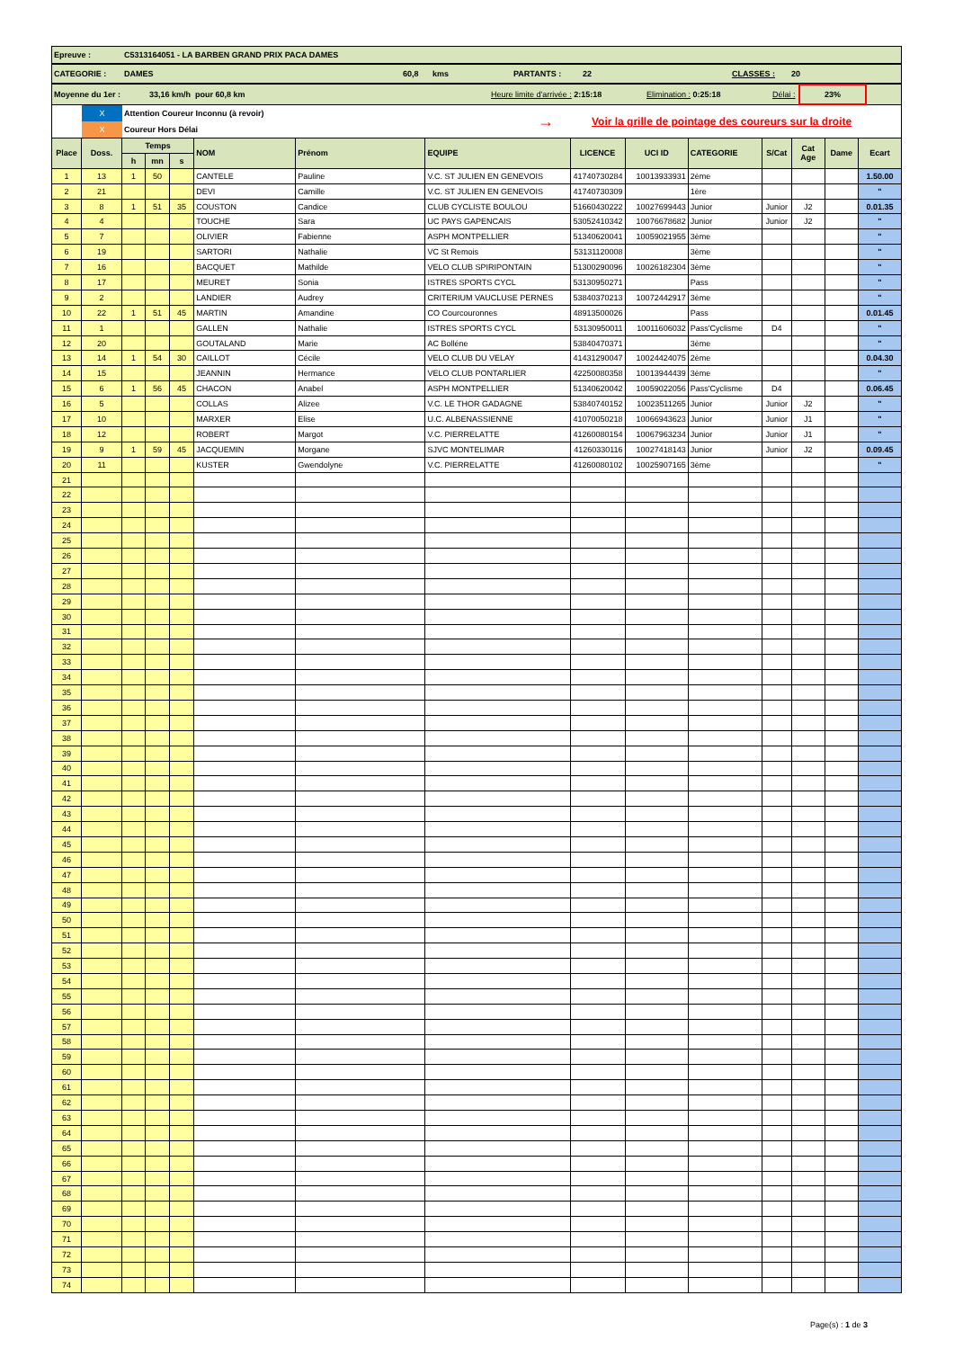Epreuve : C5313164051 - LA BARBEN GRAND PRIX PACA DAMES
CATEGORIE : DAMES 60,8 kms PARTANTS : 22 CLASSES : 20
Moyenne du 1er : 33,16 km/h pour 60,8 km Heure limite d'arrivée : 2:15:18 Elimination : 0:25:18 Délai : 23%
X
X
Attention Coureur Inconnu (à revoir)
Coureur Hors Délai
→
Voir la grille de pointage des coureurs sur la droite
| Place | Doss. | Temps | | | NOM | Prénom | EQUIPE | LICENCE | UCI ID | CATEGORIE | S/Cat | Cat Age | Dame | Ecart |
| --- | --- | --- | --- | --- | --- | --- | --- | --- | --- | --- | --- | --- | --- | --- |
| | | h | mn | s | | | | | | | | | | |
| 1 | 13 | 1 | 50 | | CANTELE | Pauline | V.C. ST JULIEN EN GENEVOIS | 41740730284 | 10013933931 | 2ème | | | | 1.50.00 |
| 2 | 21 | | | | DEVI | Camille | V.C. ST JULIEN EN GENEVOIS | 41740730309 | | 1ère | | | | " |
| 3 | 8 | 1 | 51 | 35 | COUSTON | Candice | CLUB CYCLISTE BOULOU | 51660430222 | 10027699443 | Junior | Junior | J2 | | 0.01.35 |
| 4 | 4 | | | | TOUCHE | Sara | UC PAYS GAPENCAIS | 53052410342 | 10076678682 | Junior | Junior | J2 | | " |
| 5 | 7 | | | | OLIVIER | Fabienne | ASPH MONTPELLIER | 51340620041 | 10059021955 | 3ème | | | | " |
| 6 | 19 | | | | SARTORI | Nathalie | VC St Remois | 53131120008 | | 3ème | | | | " |
| 7 | 16 | | | | BACQUET | Mathilde | VELO CLUB SPIRIPONTAIN | 51300290096 | 10026182304 | 3ème | | | | " |
| 8 | 17 | | | | MEURET | Sonia | ISTRES SPORTS CYCL | 53130950271 | | Pass | | | | " |
| 9 | 2 | | | | LANDIER | Audrey | CRITERIUM VAUCLUSE PERNES | 53840370213 | 10072442917 | 3ème | | | | " |
| 10 | 22 | 1 | 51 | 45 | MARTIN | Amandine | CO Courcouronnes | 48913500026 | | Pass | | | | 0.01.45 |
| 11 | 1 | | | | GALLEN | Nathalie | ISTRES SPORTS CYCL | 53130950011 | 10011606032 | Pass'Cyclisme | D4 | | | " |
| 12 | 20 | | | | GOUTALAND | Marie | AC Bolléne | 53840470371 | | 3ème | | | | " |
| 13 | 14 | 1 | 54 | 30 | CAILLOT | Cécile | VELO CLUB DU VELAY | 41431290047 | 10024424075 | 2ème | | | | 0.04.30 |
| 14 | 15 | | | | JEANNIN | Hermance | VELO CLUB PONTARLIER | 42250080358 | 10013944439 | 3ème | | | | " |
| 15 | 6 | 1 | 56 | 45 | CHACON | Anabel | ASPH MONTPELLIER | 51340620042 | 10059022056 | Pass'Cyclisme | D4 | | | 0.06.45 |
| 16 | 5 | | | | COLLAS | Alizee | V.C. LE THOR GADAGNE | 53840740152 | 10023511265 | Junior | Junior | J2 | | " |
| 17 | 10 | | | | MARXER | Elise | U.C. ALBENASSIENNE | 41070050218 | 10066943623 | Junior | Junior | J1 | | " |
| 18 | 12 | | | | ROBERT | Margot | V.C. PIERRELATTE | 41260080154 | 10067963234 | Junior | Junior | J1 | | " |
| 19 | 9 | 1 | 59 | 45 | JACQUEMIN | Morgane | SJVC MONTELIMAR | 41260330116 | 10027418143 | Junior | Junior | J2 | | 0.09.45 |
| 20 | 11 | | | | KUSTER | Gwendolyne | V.C. PIERRELATTE | 41260080102 | 10025907165 | 3ème | | | | " |
| 21 | | | | | | | | | | | | | | |
| 22 | | | | | | | | | | | | | | |
| 23 | | | | | | | | | | | | | | |
| 24 | | | | | | | | | | | | | | |
| 25 | | | | | | | | | | | | | | |
| 26 | | | | | | | | | | | | | | |
| 27 | | | | | | | | | | | | | | |
| 28 | | | | | | | | | | | | | | |
| 29 | | | | | | | | | | | | | | |
| 30 | | | | | | | | | | | | | | |
| 31 | | | | | | | | | | | | | | |
| 32 | | | | | | | | | | | | | | |
| 33 | | | | | | | | | | | | | | |
| 34 | | | | | | | | | | | | | | |
| 35 | | | | | | | | | | | | | | |
| 36 | | | | | | | | | | | | | | |
| 37 | | | | | | | | | | | | | | |
| 38 | | | | | | | | | | | | | | |
| 39 | | | | | | | | | | | | | | |
| 40 | | | | | | | | | | | | | | |
| 41 | | | | | | | | | | | | | | |
| 42 | | | | | | | | | | | | | | |
| 43 | | | | | | | | | | | | | | |
| 44 | | | | | | | | | | | | | | |
| 45 | | | | | | | | | | | | | | |
| 46 | | | | | | | | | | | | | | |
| 47 | | | | | | | | | | | | | | |
| 48 | | | | | | | | | | | | | | |
| 49 | | | | | | | | | | | | | | |
| 50 | | | | | | | | | | | | | | |
| 51 | | | | | | | | | | | | | | |
| 52 | | | | | | | | | | | | | | |
| 53 | | | | | | | | | | | | | | |
| 54 | | | | | | | | | | | | | | |
| 55 | | | | | | | | | | | | | | |
| 56 | | | | | | | | | | | | | | |
| 57 | | | | | | | | | | | | | | |
| 58 | | | | | | | | | | | | | | |
| 59 | | | | | | | | | | | | | | |
| 60 | | | | | | | | | | | | | | |
| 61 | | | | | | | | | | | | | | |
| 62 | | | | | | | | | | | | | | |
| 63 | | | | | | | | | | | | | | |
| 64 | | | | | | | | | | | | | | |
| 65 | | | | | | | | | | | | | | |
| 66 | | | | | | | | | | | | | | |
| 67 | | | | | | | | | | | | | | |
| 68 | | | | | | | | | | | | | | |
| 69 | | | | | | | | | | | | | | |
| 70 | | | | | | | | | | | | | | |
| 71 | | | | | | | | | | | | | | |
| 72 | | | | | | | | | | | | | | |
| 73 | | | | | | | | | | | | | | |
| 74 | | | | | | | | | | | | | | |
Page(s) : 1 de 3